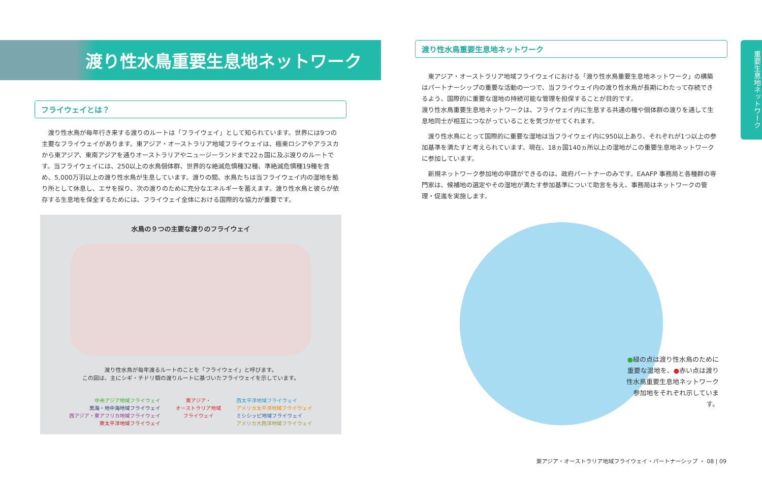渡り性水鳥重要生息地ネットワーク
フライウェイとは？
　渡り性水鳥が毎年行き来する渡りのルートは「フライウェイ」として知られています。世界には9つの主要なフライウェイがあります。東アジア・オーストラリア地域フライウェイは、極東ロシアやアラスカから東アジア、東南アジアを通りオーストラリアやニュージーランドまで22ヵ国に及ぶ渡りのルートです。当フライウェイには、250以上の水鳥個体群、世界的な絶滅危惧種32種、準絶滅危惧種19種を含め、5,000万羽以上の渡り性水鳥が生息しています。渡りの間、水鳥たちは当フライウェイ内の湿地を拠り所として休息し、エサを採り、次の渡りのために充分なエネルギーを蓄えます。渡り性水鳥と彼らが依存する生息地を保全するためには、フライウェイ全体における国際的な協力が重要です。
水鳥の９つの主要な渡りのフライウェイ
渡り性水鳥が毎年渡るルートのことを「フライウェイ」と呼びます。
この図は、主にシギ・チドリ類の渡りルートに基づいたフライウェイを示しています。
中央アジア地域フライウェイ
黒海・地中海地域フライウェイ
西アジア・東アフリカ地域フライウェイ
東太平洋地域フライウェイ
東アジア・
オーストラリア地域
フライウェイ
西太平洋地域フライウェイ
アメリカ太平洋地域フライウェイ
ミシシッピ地域フライウェイ
アメリカ大西洋地域フライウェイ
渡り性水鳥重要生息地ネットワーク
　東アジア・オーストラリア地域フライウェイにおける「渡り性水鳥重要生息地ネットワーク」の構築はパートナーシップの重要な活動の一つで、当フライウェイ内の渡り性水鳥が長期にわたって存続できるよう、国際的に重要な湿地の持続可能な管理を担保することが目的です。
渡り性水鳥重要生息地ネットワークは、フライウェイ内に生息する共通の種や個体群の渡りを通して生息地同士が相互につながっていることを気づかせてくれます。
　渡り性水鳥にとって国際的に重要な湿地は当フライウェイ内に950以上あり、それぞれが1つ以上の参加基準を満たすと考えられています。現在、18ヵ国140ヵ所以上の湿地がこの重要生息地ネットワークに参加しています。
　新規ネットワーク参加地の申請ができるのは、政府パートナーのみです。EAAFP 事務局と各種群の専門家は、候補地の選定やその湿地が満たす参加基準について助言を与え、事務局はネットワークの管理・促進を実施します。
●緑の点は渡り性水鳥のために重要な湿地を、●赤い点は渡り性水鳥重要生息地ネットワーク参加地をそれぞれ示しています。
東アジア・オーストラリア地域フライウェイ・パートナーシップ ・ 08 | 09
重要生息地ネットワーク